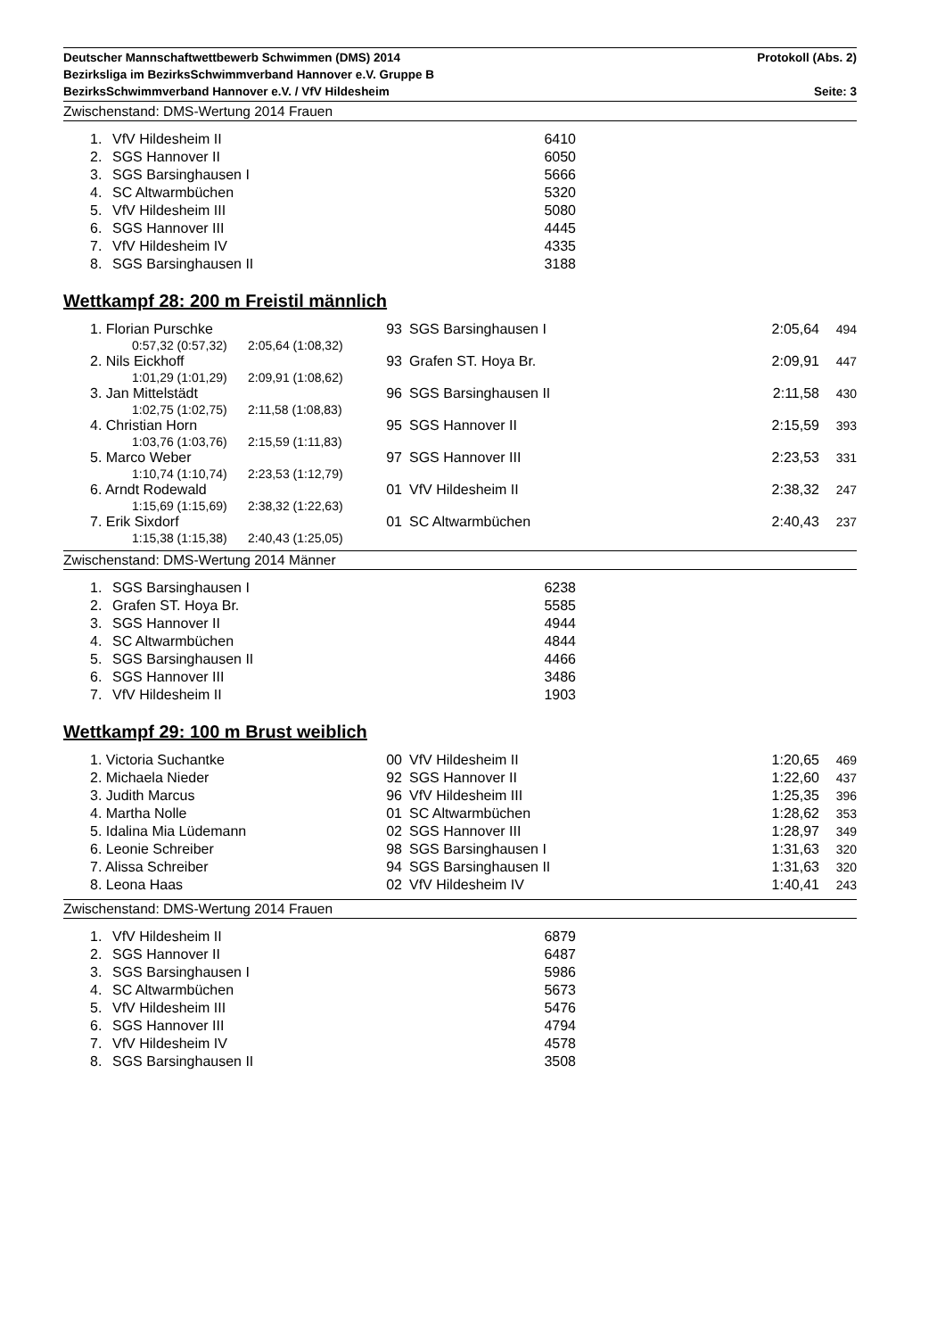Deutscher Mannschaftwettbewerb Schwimmen (DMS) 2014 Protokoll (Abs. 2)
Bezirksliga im BezirksSchwimmverband Hannover e.V. Gruppe B
BezirksSchwimmverband Hannover e.V. / VfV Hildesheim Seite: 3
Zwischenstand: DMS-Wertung 2014 Frauen
| 1. | VfV Hildesheim II | 6410 |
| 2. | SGS Hannover II | 6050 |
| 3. | SGS Barsinghausen I | 5666 |
| 4. | SC Altwarmbüchen | 5320 |
| 5. | VfV Hildesheim III | 5080 |
| 6. | SGS Hannover III | 4445 |
| 7. | VfV Hildesheim IV | 4335 |
| 8. | SGS Barsinghausen II | 3188 |
Wettkampf 28: 200 m Freistil männlich
| 1. Florian Purschke | 93 | SGS Barsinghausen I | 2:05,64 | 494 |
| 0:57,32 (0:57,32) 2:05,64 (1:08,32) | | | | |
| 2. Nils Eickhoff | 93 | Grafen ST. Hoya Br. | 2:09,91 | 447 |
| 1:01,29 (1:01,29) 2:09,91 (1:08,62) | | | | |
| 3. Jan Mittelstädt | 96 | SGS Barsinghausen II | 2:11,58 | 430 |
| 1:02,75 (1:02,75) 2:11,58 (1:08,83) | | | | |
| 4. Christian Horn | 95 | SGS Hannover II | 2:15,59 | 393 |
| 1:03,76 (1:03,76) 2:15,59 (1:11,83) | | | | |
| 5. Marco Weber | 97 | SGS Hannover III | 2:23,53 | 331 |
| 1:10,74 (1:10,74) 2:23,53 (1:12,79) | | | | |
| 6. Arndt Rodewald | 01 | VfV Hildesheim II | 2:38,32 | 247 |
| 1:15,69 (1:15,69) 2:38,32 (1:22,63) | | | | |
| 7. Erik Sixdorf | 01 | SC Altwarmbüchen | 2:40,43 | 237 |
| 1:15,38 (1:15,38) 2:40,43 (1:25,05) | | | | |
Zwischenstand: DMS-Wertung 2014 Männer
| 1. | SGS Barsinghausen I | 6238 |
| 2. | Grafen ST. Hoya Br. | 5585 |
| 3. | SGS Hannover II | 4944 |
| 4. | SC Altwarmbüchen | 4844 |
| 5. | SGS Barsinghausen II | 4466 |
| 6. | SGS Hannover III | 3486 |
| 7. | VfV Hildesheim II | 1903 |
Wettkampf 29: 100 m Brust weiblich
| 1. Victoria Suchantke | 00 | VfV Hildesheim II | 1:20,65 | 469 |
| 2. Michaela Nieder | 92 | SGS Hannover II | 1:22,60 | 437 |
| 3. Judith Marcus | 96 | VfV Hildesheim III | 1:25,35 | 396 |
| 4. Martha Nolle | 01 | SC Altwarmbüchen | 1:28,62 | 353 |
| 5. Idalina Mia Lüdemann | 02 | SGS Hannover III | 1:28,97 | 349 |
| 6. Leonie Schreiber | 98 | SGS Barsinghausen I | 1:31,63 | 320 |
| 7. Alissa Schreiber | 94 | SGS Barsinghausen II | 1:31,63 | 320 |
| 8. Leona Haas | 02 | VfV Hildesheim IV | 1:40,41 | 243 |
Zwischenstand: DMS-Wertung 2014 Frauen
| 1. | VfV Hildesheim II | 6879 |
| 2. | SGS Hannover II | 6487 |
| 3. | SGS Barsinghausen I | 5986 |
| 4. | SC Altwarmbüchen | 5673 |
| 5. | VfV Hildesheim III | 5476 |
| 6. | SGS Hannover III | 4794 |
| 7. | VfV Hildesheim IV | 4578 |
| 8. | SGS Barsinghausen II | 3508 |